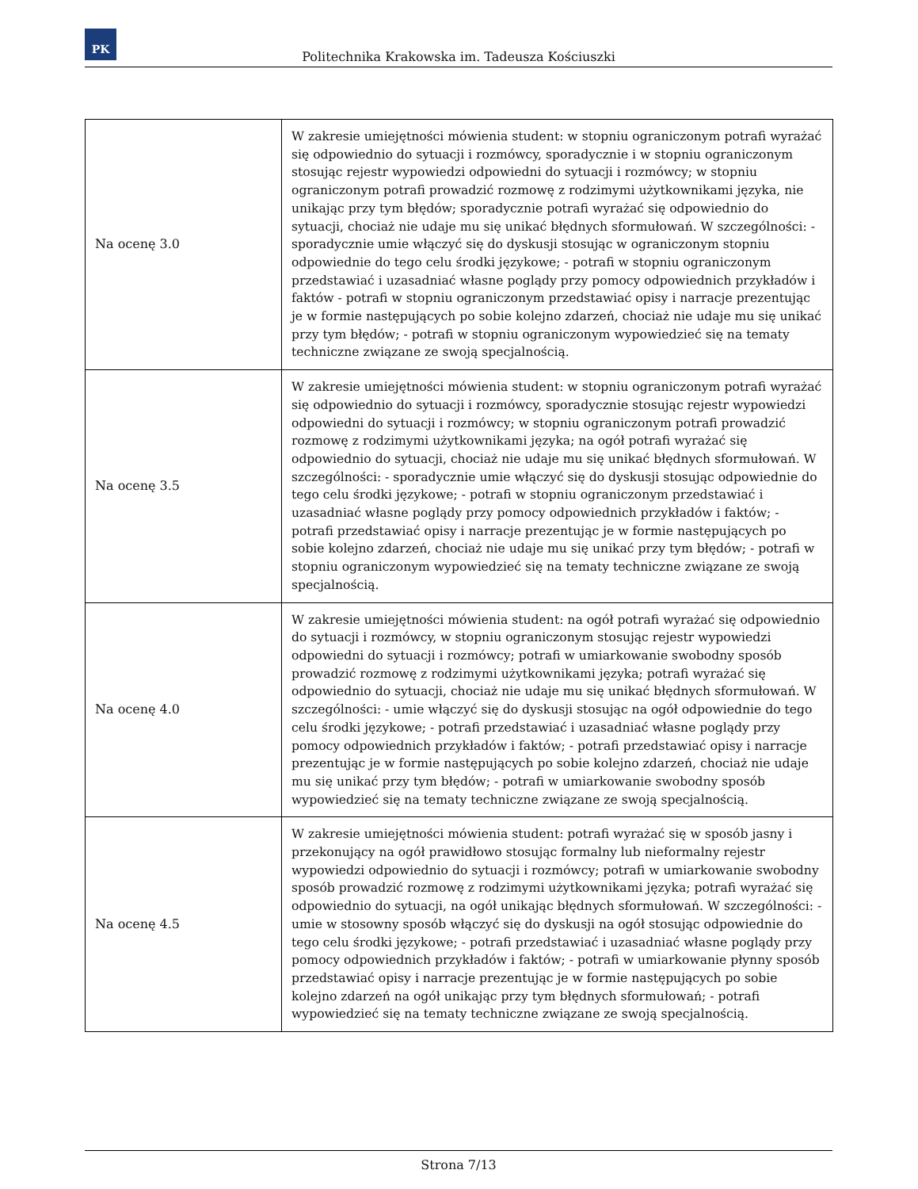PK
Politechnika Krakowska im. Tadeusza Kościuszki
| Na ocenę 3.0 | W zakresie umiejętności mówienia student: w stopniu ograniczonym potrafi wyrażać się odpowiednio do sytuacji i rozmówcy, sporadycznie i w stopniu ograniczonym stosując rejestr wypowiedzi odpowiedni do sytuacji i rozmówcy; w stopniu ograniczonym potrafi prowadzić rozmowę z rodzimymi użytkownikami języka, nie unikając przy tym błędów; sporadycznie potrafi wyrażać się odpowiednio do sytuacji, chociaż nie udaje mu się unikać błędnych sformułowań. W szczególności: - sporadycznie umie włączyć się do dyskusji stosując w ograniczonym stopniu odpowiednie do tego celu środki językowe; - potrafi w stopniu ograniczonym przedstawiać i uzasadniać własne poglądy przy pomocy odpowiednich przykładów i faktów - potrafi w stopniu ograniczonym przedstawiać opisy i narracje prezentując je w formie następujących po sobie kolejno zdarzeń, chociaż nie udaje mu się unikać przy tym błędów; - potrafi w stopniu ograniczonym wypowiedzieć się na tematy techniczne związane ze swoją specjalnością. |
| Na ocenę 3.5 | W zakresie umiejętności mówienia student: w stopniu ograniczonym potrafi wyrażać się odpowiednio do sytuacji i rozmówcy, sporadycznie stosując rejestr wypowiedzi odpowiedni do sytuacji i rozmówcy; w stopniu ograniczonym potrafi prowadzić rozmowę z rodzimymi użytkownikami języka; na ogół potrafi wyrażać się odpowiednio do sytuacji, chociaż nie udaje mu się unikać błędnych sformułowań. W szczególności: - sporadycznie umie włączyć się do dyskusji stosując odpowiednie do tego celu środki językowe; - potrafi w stopniu ograniczonym przedstawiać i uzasadniać własne poglądy przy pomocy odpowiednich przykładów i faktów; - potrafi przedstawiać opisy i narracje prezentując je w formie następujących po sobie kolejno zdarzeń, chociaż nie udaje mu się unikać przy tym błędów; - potrafi w stopniu ograniczonym wypowiedzieć się na tematy techniczne związane ze swoją specjalnością. |
| Na ocenę 4.0 | W zakresie umiejętności mówienia student: na ogół potrafi wyrażać się odpowiednio do sytuacji i rozmówcy, w stopniu ograniczonym stosując rejestr wypowiedzi odpowiedni do sytuacji i rozmówcy; potrafi w umiarkowanie swobodny sposób prowadzić rozmowę z rodzimymi użytkownikami języka; potrafi wyrażać się odpowiednio do sytuacji, chociaż nie udaje mu się unikać błędnych sformułowań. W szczególności: - umie włączyć się do dyskusji stosując na ogół odpowiednie do tego celu środki językowe; - potrafi przedstawiać i uzasadniać własne poglądy przy pomocy odpowiednich przykładów i faktów; - potrafi przedstawiać opisy i narracje prezentując je w formie następujących po sobie kolejno zdarzeń, chociaż nie udaje mu się unikać przy tym błędów; - potrafi w umiarkowanie swobodny sposób wypowiedzieć się na tematy techniczne związane ze swoją specjalnością. |
| Na ocenę 4.5 | W zakresie umiejętności mówienia student: potrafi wyrażać się w sposób jasny i przekonujący na ogół prawidłowo stosując formalny lub nieformalny rejestr wypowiedzi odpowiednio do sytuacji i rozmówcy; potrafi w umiarkowanie swobodny sposób prowadzić rozmowę z rodzimymi użytkownikami języka; potrafi wyrażać się odpowiednio do sytuacji, na ogół unikając błędnych sformułowań. W szczególności: - umie w stosowny sposób włączyć się do dyskusji na ogół stosując odpowiednie do tego celu środki językowe; - potrafi przedstawiać i uzasadniać własne poglądy przy pomocy odpowiednich przykładów i faktów; - potrafi w umiarkowanie płynny sposób przedstawiać opisy i narracje prezentując je w formie następujących po sobie kolejno zdarzeń na ogół unikając przy tym błędnych sformułowań; - potrafi wypowiedzieć się na tematy techniczne związane ze swoją specjalnością. |
Strona 7/13